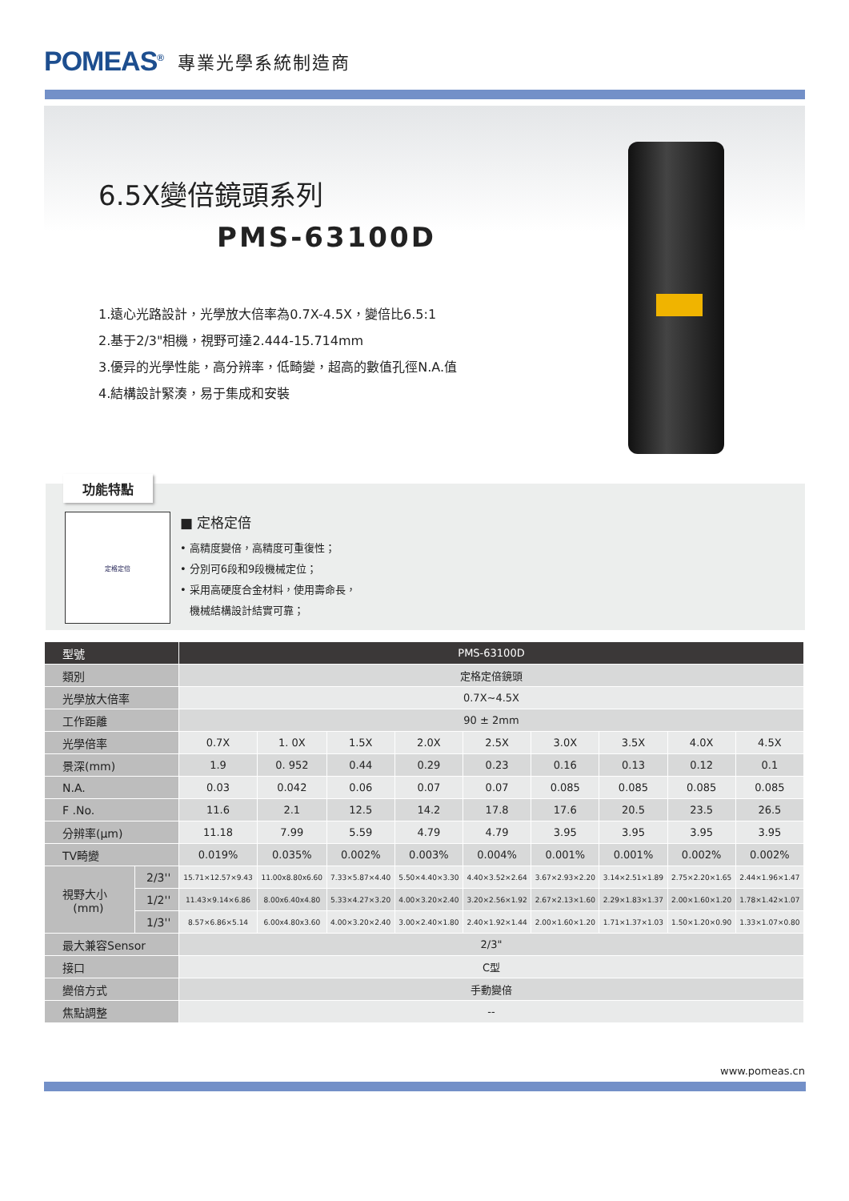POMEAS<sup>®</sup> 專業光學系統制造商
6.5X變倍鏡頭系列
PMS-63100D
1.遠心光路設計，光學放大倍率為0.7X-4.5X，變倍比6.5:1
2.基于2/3"相機，視野可達2.444-15.714mm
3.優异的光學性能，高分辨率，低畸變，超高的數值孔徑N.A.值
4.結構設計緊湊，易于集成和安裝
功能特點
定格定倍
■ 定格定倍
• 高精度變倍，高精度可重復性；
• 分別可6段和9段機械定位；
• 采用高硬度合金材料，使用壽命長，
機械結構設計結實可靠；
| 型號 | | PMS-63100D | | | | | | | | |
| 類別 | | 定格定倍鏡頭 | | | | | | | | |
| 光學放大倍率 | | 0.7X~4.5X | | | | | | | | |
| 工作距離 | | 90 ± 2mm | | | | | | | | |
| 光學倍率 | | 0.7X | 1. 0X | 1.5X | 2.0X | 2.5X | 3.0X | 3.5X | 4.0X | 4.5X |
| 景深(mm) | | 1.9 | 0. 952 | 0.44 | 0.29 | 0.23 | 0.16 | 0.13 | 0.12 | 0.1 |
| N.A. | | 0.03 | 0.042 | 0.06 | 0.07 | 0.07 | 0.085 | 0.085 | 0.085 | 0.085 |
| F .No. | | 11.6 | 2.1 | 12.5 | 14.2 | 17.8 | 17.6 | 20.5 | 23.5 | 26.5 |
| 分辨率(μm) | | 11.18 | 7.99 | 5.59 | 4.79 | 4.79 | 3.95 | 3.95 | 3.95 | 3.95 |
| TV畸變 | | 0.019% | 0.035% | 0.002% | 0.003% | 0.004% | 0.001% | 0.001% | 0.002% | 0.002% |
| 視野大小 (mm) | 2/3'' | 15.71×12.57×9.43 | 11.00x8.80x6.60 | 7.33×5.87×4.40 | 5.50×4.40×3.30 | 4.40×3.52×2.64 | 3.67×2.93×2.20 | 3.14×2.51×1.89 | 2.75×2.20×1.65 | 2.44×1.96×1.47 |
| | 1/2'' | 11.43×9.14×6.86 | 8.00x6.40x4.80 | 5.33×4.27×3.20 | 4.00×3.20×2.40 | 3.20×2.56×1.92 | 2.67×2.13×1.60 | 2.29×1.83×1.37 | 2.00×1.60×1.20 | 1.78×1.42×1.07 |
| | 1/3'' | 8.57×6.86×5.14 | 6.00x4.80x3.60 | 4.00×3.20×2.40 | 3.00×2.40×1.80 | 2.40×1.92×1.44 | 2.00×1.60×1.20 | 1.71×1.37×1.03 | 1.50×1.20×0.90 | 1.33×1.07×0.80 |
| 最大兼容Sensor | | 2/3" | | | | | | | | |
| 接口 | | C型 | | | | | | | | |
| 變倍方式 | | 手動變倍 | | | | | | | | |
| 焦點調整 | | -- | | | | | | | | |
www.pomeas.cn